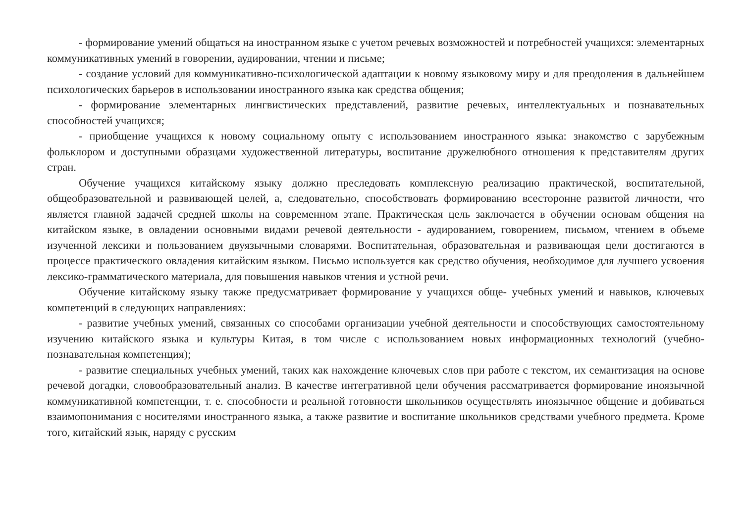- формирование умений общаться на иностранном языке с учетом речевых возможностей и потребностей учащихся: элементарных коммуникативных умений в говорении, аудировании, чтении и письме;
- создание условий для коммуникативно-психологической адаптации к новому языковому миру и для преодоления в дальнейшем психологических барьеров в использовании иностранного языка как средства общения;
- формирование элементарных лингвистических представлений, развитие речевых, интеллектуальных и познавательных способностей учащихся;
- приобщение учащихся к новому социальному опыту с использованием иностранного языка: знакомство с зарубежным фольклором и доступными образцами художественной литературы, воспитание дружелюбного отношения к представителям других стран.
Обучение учащихся китайскому языку должно преследовать комплексную реализацию практической, воспитательной, общеобразовательной и развивающей целей, а, следовательно, способствовать формированию всесторонне развитой личности, что является главной задачей средней школы на современном этапе. Практическая цель заключается в обучении основам общения на китайском языке, в овладении основными видами речевой деятельности - аудированием, говорением, письмом, чтением в объеме изученной лексики и пользованием двуязычными словарями. Воспитательная, образовательная и развивающая цели достигаются в процессе практического овладения китайским языком. Письмо используется как средство обучения, необходимое для лучшего усвоения лексико-грамматического материала, для повышения навыков чтения и устной речи.
Обучение китайскому языку также предусматривает формирование у учащихся обще- учебных умений и навыков, ключевых компетенций в следующих направлениях:
- развитие учебных умений, связанных со способами организации учебной деятельности и способствующих самостоятельному изучению китайского языка и культуры Китая, в том числе с использованием новых информационных технологий (учебно-познавательная компетенция);
- развитие специальных учебных умений, таких как нахождение ключевых слов при работе с текстом, их семантизация на основе речевой догадки, словообразовательный анализ. В качестве интегративной цели обучения рассматривается формирование иноязычной коммуникативной компетенции, т. е. способности и реальной готовности школьников осуществлять иноязычное общение и добиваться взаимопонимания с носителями иностранного языка, а также развитие и воспитание школьников средствами учебного предмета. Кроме того, китайский язык, наряду с русским